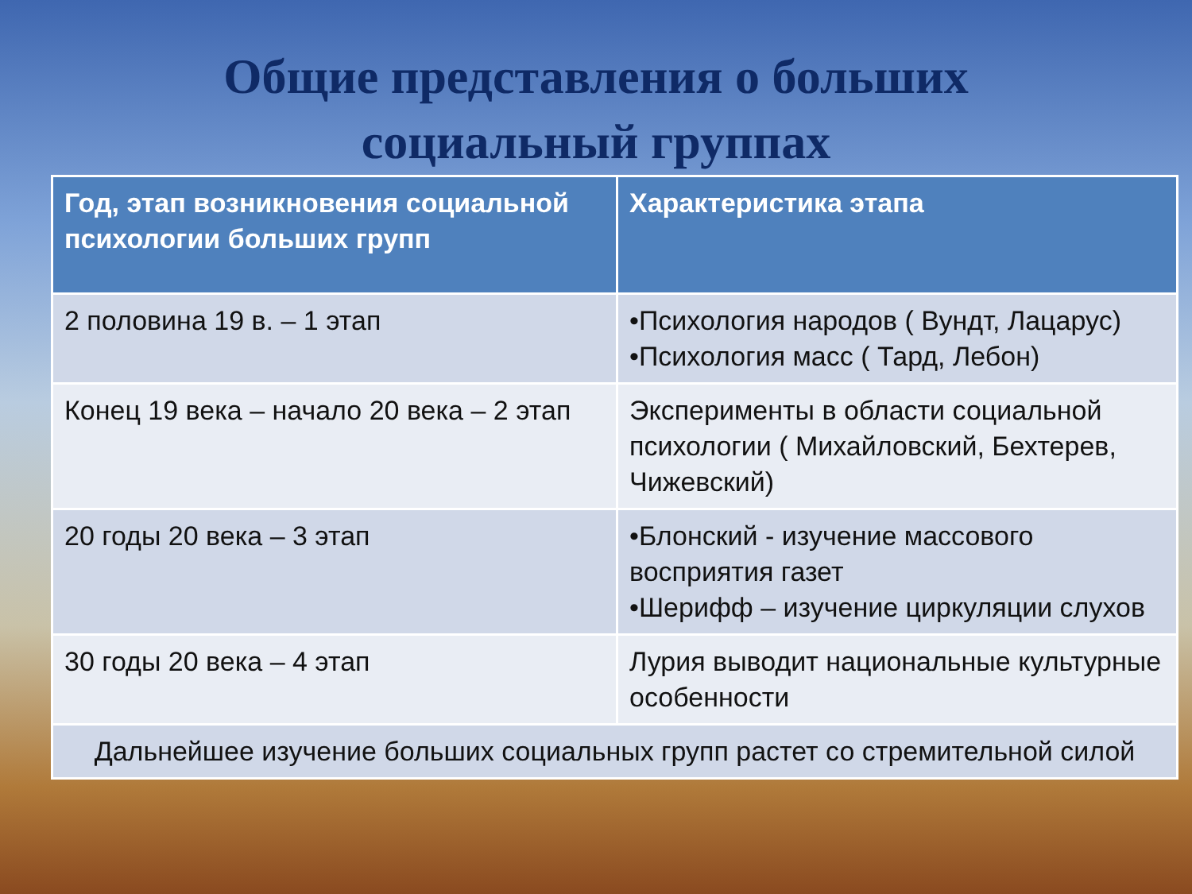Общие представления о больших
социальный группах
| Год, этап возникновения социальной психологии больших групп | Характеристика этапа |
| --- | --- |
| 2 половина 19 в. – 1 этап | •Психология народов ( Вундт, Лацарус) •Психология масс ( Тард, Лебон) |
| Конец 19 века – начало 20 века – 2 этап | Эксперименты в области социальной психологии ( Михайловский, Бехтерев, Чижевский) |
| 20 годы 20 века – 3 этап | •Блонский - изучение массового восприятия газет •Шерифф – изучение циркуляции слухов |
| 30 годы 20 века – 4 этап | Лурия выводит национальные культурные особенности |
| Дальнейшее изучение больших социальных групп растет со стремительной силой | |